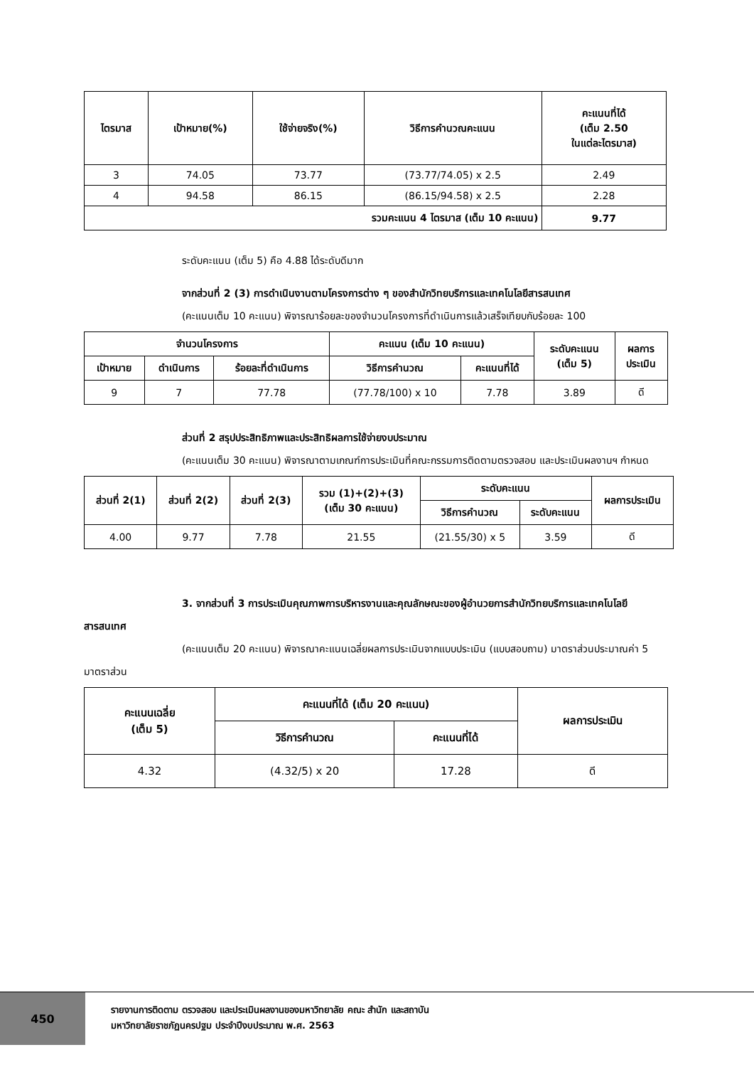| ไตรมาส | เป้าหมาย(%) | ใช้จ่ายจริง(%) | วิธีการคำนวณคะแนน | คะแนนที่ได้ (เต็ม 2.50 ในแต่ละไตรมาส) |
| --- | --- | --- | --- | --- |
| 3 | 74.05 | 73.77 | (73.77/74.05) x 2.5 | 2.49 |
| 4 | 94.58 | 86.15 | (86.15/94.58) x 2.5 | 2.28 |
| รวมคะแนน 4 ไตรมาส (เต็ม 10 คะแนน) | | | | 9.77 |
ระดับคะแนน (เต็ม 5) คือ 4.88 ได้ระดับดีมาก
จากส่วนที่ 2 (3) การดำเนินงานตามโครงการต่าง ๆ ของสำนักวิทยบริการและเทคโนโลยีสารสนเทศ
(คะแนนเต็ม 10 คะแนน) พิจารณาร้อยละของจำนวนโครงการที่ดำเนินการแล้วเสร็จเทียบกับร้อยละ 100
| จำนวนโครงการ | | | คะแนน (เต็ม 10 คะแนน) | | ระดับคะแนน (เต็ม 5) | ผลการ ประเมิน |
| --- | --- | --- | --- | --- | --- | --- |
| เป้าหมาย | ดำเนินการ | ร้อยละที่ดำเนินการ | วิธีการคำนวณ | คะแนนที่ได้ | | |
| 9 | 7 | 77.78 | (77.78/100) x 10 | 7.78 | 3.89 | ดี |
ส่วนที่ 2 สรุปประสิทธิภาพและประสิทธิผลการใช้จ่ายงบประมาณ
(คะแนนเต็ม 30 คะแนน) พิจารณาตามเกณฑ์การประเมินที่คณะกรรมการติดตามตรวจสอบ และประเมินผลงานฯ กำหนด
| ส่วนที่ 2(1) | ส่วนที่ 2(2) | ส่วนที่ 2(3) | รวม (1)+(2)+(3) (เต็ม 30 คะแนน) | ระดับคะแนน | | ผลการประเมิน |
| --- | --- | --- | --- | --- | --- | --- |
| | | | | วิธีการคำนวณ | ระดับคะแนน | |
| 4.00 | 9.77 | 7.78 | 21.55 | (21.55/30) x 5 | 3.59 | ดี |
3. จากส่วนที่ 3 การประเมินคุณภาพการบริหารงานและคุณลักษณะของผู้อำนวยการสำนักวิทยบริการและเทคโนโลยีสารสนเทศ
(คะแนนเต็ม 20 คะแนน) พิจารณาคะแนนเฉลี่ยผลการประเมินจากแบบประเมิน (แบบสอบถาม) มาตราส่วนประมาณค่า 5 มาตราส่วน
| คะแนนเฉลี่ย (เต็ม 5) | คะแนนที่ได้ (เต็ม 20 คะแนน) | | ผลการประเมิน |
| --- | --- | --- | --- |
| | วิธีการคำนวณ | คะแนนที่ได้ | |
| 4.32 | (4.32/5) x 20 | 17.28 | ดี |
450
รายงานการติดตาม ตรวจสอบ และประเมินผลงานของมหาวิทยาลัย คณะ สำนัก และสถาบัน
มหาวิทยาลัยราชภัฏนครปฐม ประจำปีงบประมาณ พ.ศ. 2563